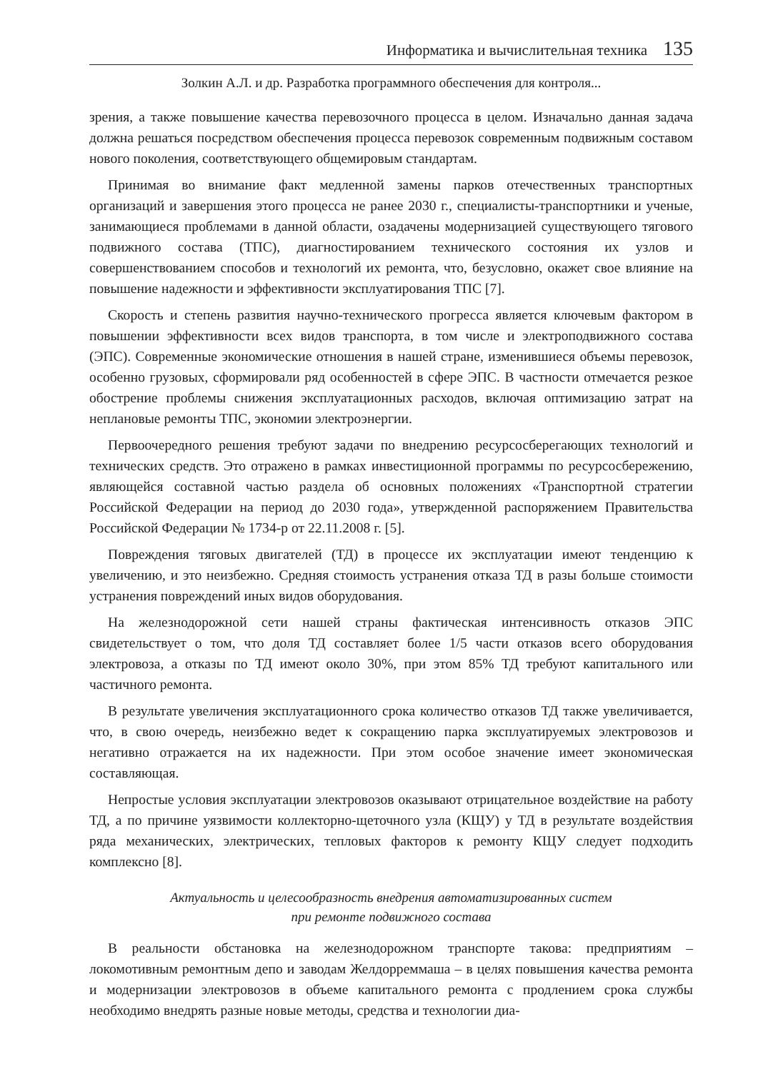Информатика и вычислительная техника 135
Золкин А.Л. и др. Разработка программного обеспечения для контроля...
зрения, а также повышение качества перевозочного процесса в целом. Изначально данная задача должна решаться посредством обеспечения процесса перевозок современным подвижным составом нового поколения, соответствующего общемировым стандартам.
Принимая во внимание факт медленной замены парков отечественных транспортных организаций и завершения этого процесса не ранее 2030 г., специалисты-транспортники и ученые, занимающиеся проблемами в данной области, озадачены модернизацией существующего тягового подвижного состава (ТПС), диагностированием технического состояния их узлов и совершенствованием способов и технологий их ремонта, что, безусловно, окажет свое влияние на повышение надежности и эффективности эксплуатирования ТПС [7].
Скорость и степень развития научно-технического прогресса является ключевым фактором в повышении эффективности всех видов транспорта, в том числе и электроподвижного состава (ЭПС). Современные экономические отношения в нашей стране, изменившиеся объемы перевозок, особенно грузовых, сформировали ряд особенностей в сфере ЭПС. В частности отмечается резкое обострение проблемы снижения эксплуатационных расходов, включая оптимизацию затрат на неплановые ремонты ТПС, экономии электроэнергии.
Первоочередного решения требуют задачи по внедрению ресурсосберегающих технологий и технических средств. Это отражено в рамках инвестиционной программы по ресурсосбережению, являющейся составной частью раздела об основных положениях «Транспортной стратегии Российской Федерации на период до 2030 года», утвержденной распоряжением Правительства Российской Федерации № 1734-р от 22.11.2008 г. [5].
Повреждения тяговых двигателей (ТД) в процессе их эксплуатации имеют тенденцию к увеличению, и это неизбежно. Средняя стоимость устранения отказа ТД в разы больше стоимости устранения повреждений иных видов оборудования.
На железнодорожной сети нашей страны фактическая интенсивность отказов ЭПС свидетельствует о том, что доля ТД составляет более 1/5 части отказов всего оборудования электровоза, а отказы по ТД имеют около 30%, при этом 85% ТД требуют капитального или частичного ремонта.
В результате увеличения эксплуатационного срока количество отказов ТД также увеличивается, что, в свою очередь, неизбежно ведет к сокращению парка эксплуатируемых электровозов и негативно отражается на их надежности. При этом особое значение имеет экономическая составляющая.
Непростые условия эксплуатации электровозов оказывают отрицательное воздействие на работу ТД, а по причине уязвимости коллекторно-щеточного узла (КЩУ) у ТД в результате воздействия ряда механических, электрических, тепловых факторов к ремонту КЩУ следует подходить комплексно [8].
Актуальность и целесообразность внедрения автоматизированных систем
при ремонте подвижного состава
В реальности обстановка на железнодорожном транспорте такова: предприятиям – локомотивным ремонтным депо и заводам Желдорреммаша – в целях повышения качества ремонта и модернизации электровозов в объеме капитального ремонта с продлением срока службы необходимо внедрять разные новые методы, средства и технологии диа-